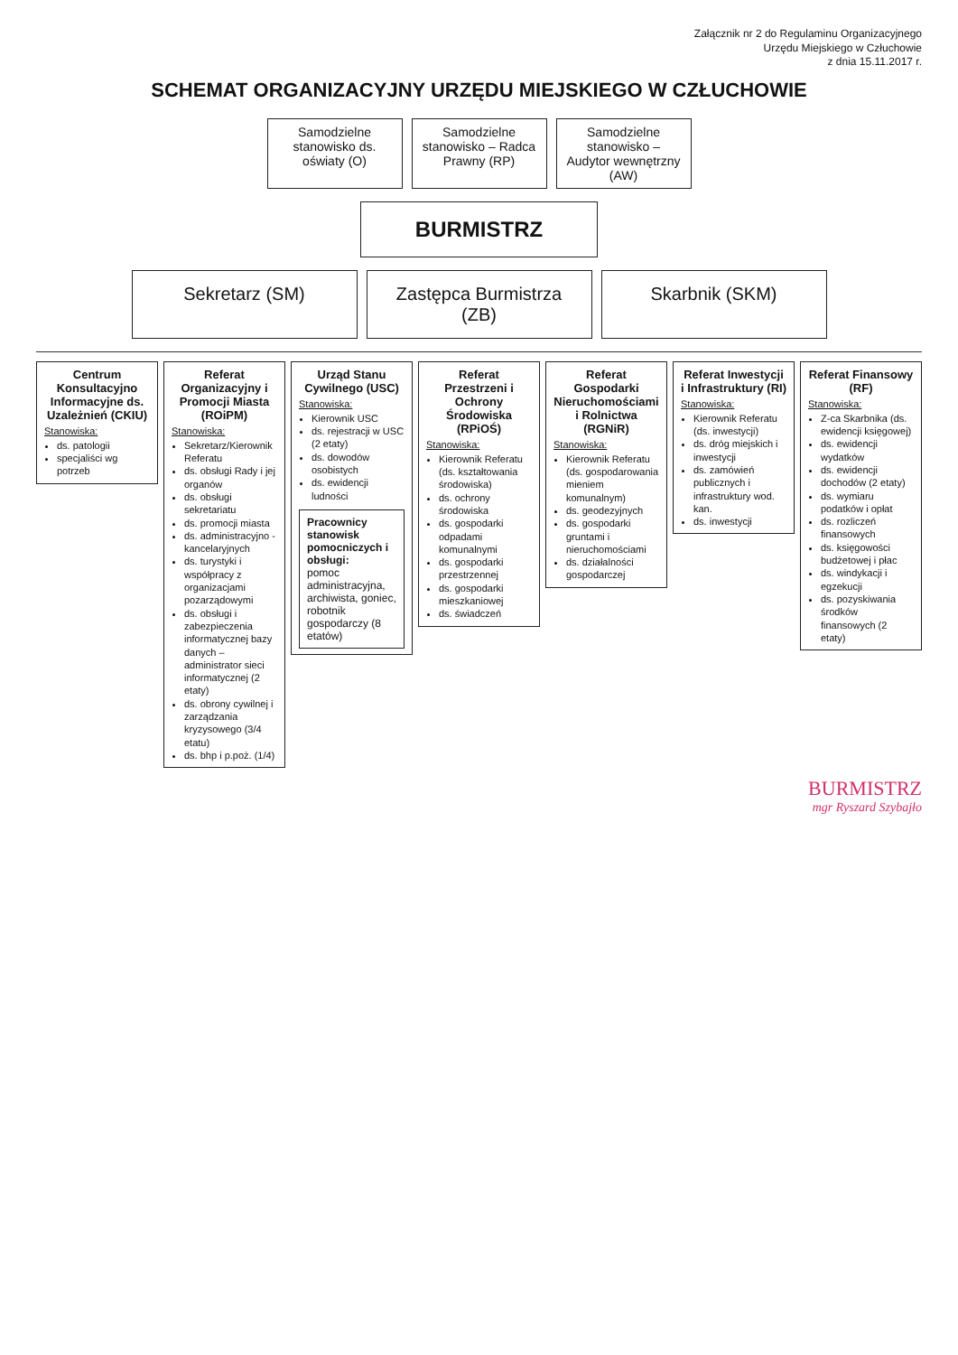Załącznik nr 2 do Regulaminu Organizacyjnego
Urzędu Miejskiego w Człuchowie
z dnia 15.11.2017 r.
SCHEMAT ORGANIZACYJNY URZĘDU MIEJSKIEGO W CZŁUCHOWIE
Samodzielne stanowisko ds. oświaty (O)
Samodzielne stanowisko – Radca Prawny (RP)
Samodzielne stanowisko – Audytor wewnętrzny (AW)
BURMISTRZ
Sekretarz (SM) Zastępca Burmistrza (ZB)
Skarbnik (SKM)
Centrum Konsultacyjno Informacyjne ds. Uzależnień (CKIU)
Stanowiska:
ds. patologii
specjaliści wg potrzeb
Referat Organizacyjny i Promocji Miasta (ROiPM)
Stanowiska:
Sekretarz/Kierownik Referatu
ds. obsługi Rady i jej organów
ds. obsługi sekretariatu
ds. promocji miasta
ds. administracyjno - kancelaryjnych
ds. turystyki i współpracy z organizacjami pozarządowymi
ds. obsługi i zabezpieczenia informatycznej bazy danych – administrator sieci informatycznej (2 etaty)
ds. obrony cywilnej i zarządzania kryzysowego (3/4 etatu)
ds. bhp i p.poż. (1/4)
Urząd Stanu Cywilnego (USC)
Stanowiska:
Kierownik USC
ds. rejestracji w USC (2 etaty)
ds. dowodów osobistych
ds. ewidencji ludności
Pracownicy stanowisk pomocniczych i obsługi:
pomoc administracyjna, archiwista, goniec, robotnik gospodarczy (8 etatów)
Referat Przestrzeni i Ochrony Środowiska (RPiOŚ)
Stanowiska:
Kierownik Referatu (ds. kształtowania środowiska)
ds. ochrony środowiska
ds. gospodarki odpadami komunalnymi
ds. gospodarki przestrzennej
ds. gospodarki mieszkaniowej
ds. świadczeń
Referat Gospodarki Nieruchomościami i Rolnictwa (RGNiR)
Stanowiska:
Kierownik Referatu (ds. gospodarowania mieniem komunalnym)
ds. geodezyjnych
ds. gospodarki gruntami i nieruchomościami
ds. działalności gospodarczej
Referat Inwestycji i Infrastruktury (RI)
Stanowiska:
Kierownik Referatu (ds. inwestycji)
ds. dróg miejskich i inwestycji
ds. zamówień publicznych i infrastruktury wod. kan.
ds. inwestycji
Referat Finansowy (RF)
Stanowiska:
Z-ca Skarbnika (ds. ewidencji księgowej)
ds. ewidencji wydatków
ds. ewidencji dochodów (2 etaty)
ds. wymiaru podatków i opłat
ds. rozliczeń finansowych
ds. księgowości budżetowej i płac
ds. windykacji i egzekucji
ds. pozyskiwania środków finansowych (2 etaty)
BURMISTRZ
mgr Ryszard Szybajło